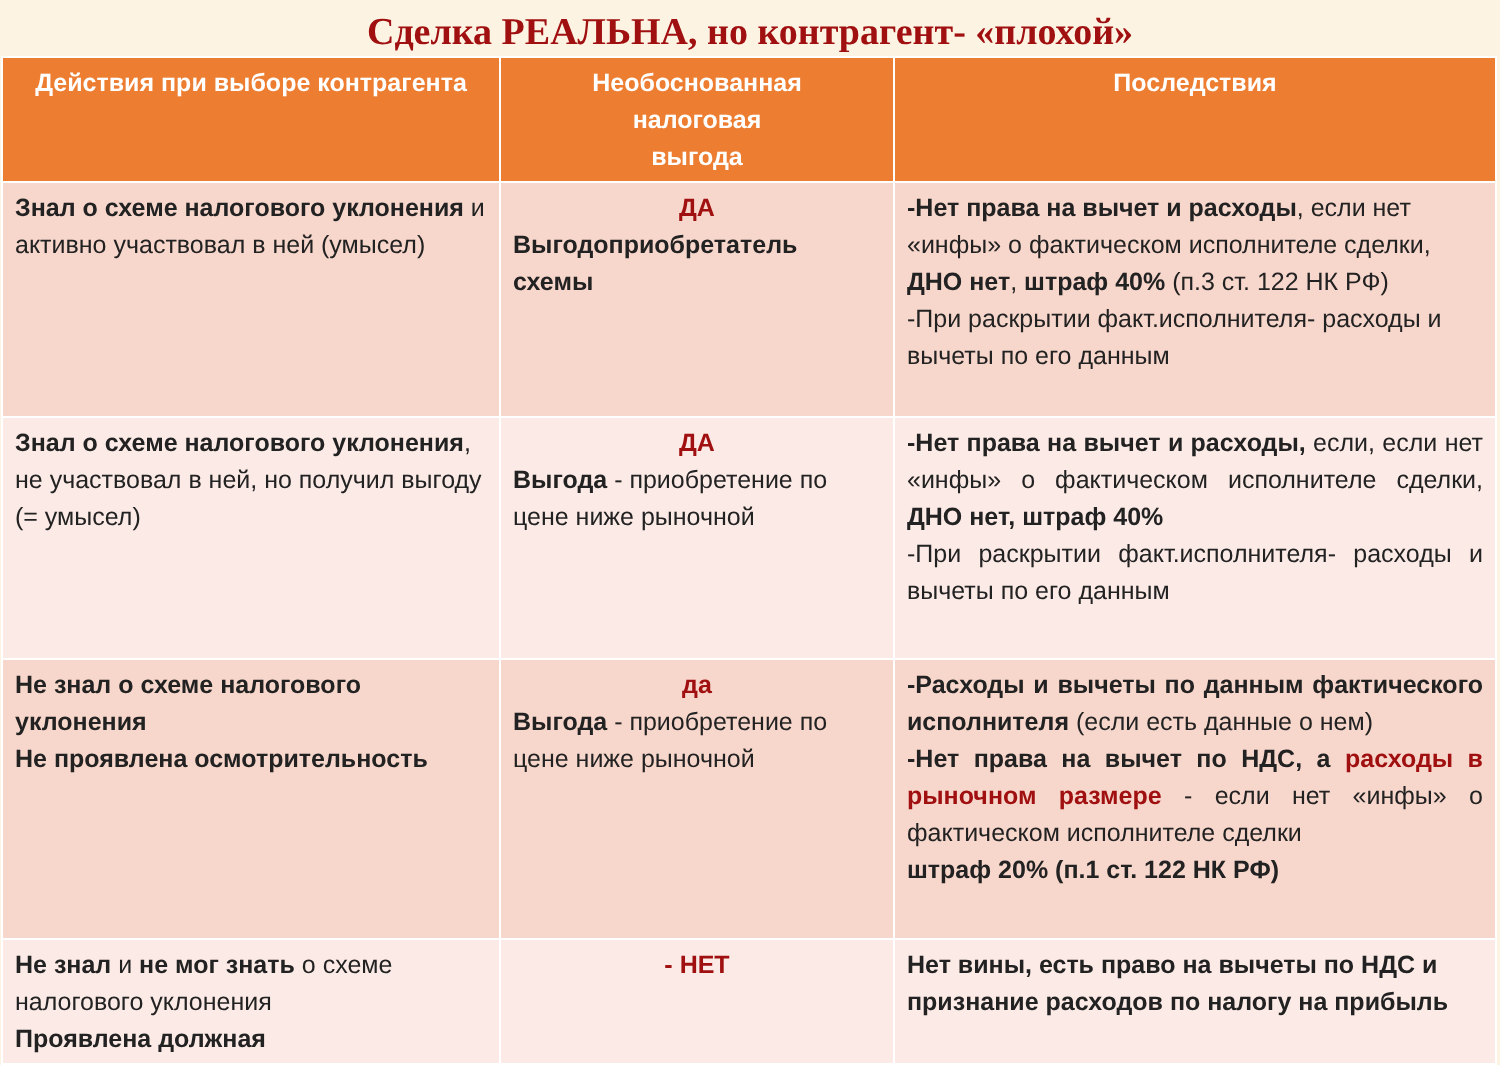Сделка РЕАЛЬНА, но контрагент- «плохой»
| Действия при выборе контрагента | Необоснованная налоговая выгода | Последствия |
| --- | --- | --- |
| Знал о схеме налогового уклонения и активно участвовал в ней (умысел) | ДА Выгодоприобретатель схемы | -Нет права на вычет и расходы , если нет «инфы» о фактическом исполнителе сделки, ДНО нет , штраф 40% (п.3 ст. 122 НК РФ) -При раскрытии факт.исполнителя- расходы и вычеты по его данным |
| Знал о схеме налогового уклонения , не участвовал в ней, но получил выгоду (= умысел) | ДА Выгода - приобретение по цене ниже рыночной | -Нет права на вычет и расходы, если, если нет «инфы» о фактическом исполнителе сделки, ДНО нет, штраф 40% -При раскрытии факт.исполнителя- расходы и вычеты по его данным |
| Не знал о схеме налогового уклонения Не проявлена осмотрительность | да Выгода - приобретение по цене ниже рыночной | -Расходы и вычеты по данным фактического исполнителя (если есть данные о нем) -Нет права на вычет по НДС, а расходы в рыночном размере - если нет «инфы» о фактическом исполнителе сделки штраф 20% (п.1 ст. 122 НК РФ) |
| Не знал и не мог знать о схеме налогового уклонения Проявлена должная | - НЕТ | Нет вины, есть право на вычеты по НДС и признание расходов по налогу на прибыль |